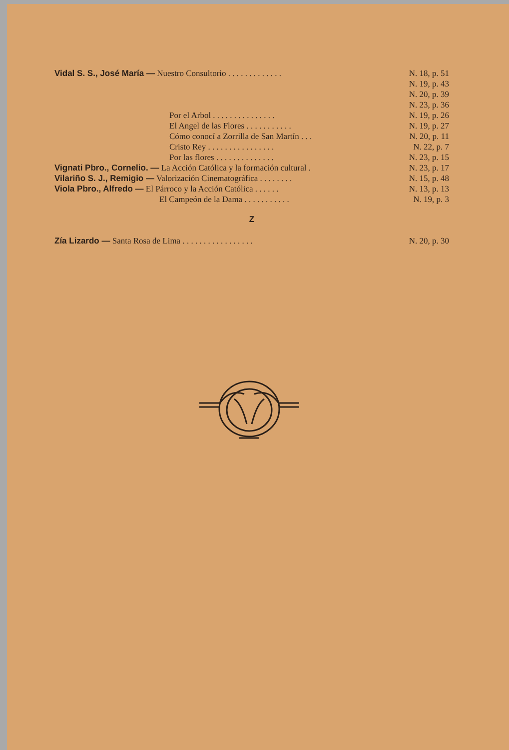Vidal S. S., José María — Nuestro Consultorio . . . . . . . . . . . . . N. 18, p. 51
N. 19, p. 43
N. 20, p. 39
N. 23, p. 36
Por el Arbol . . . . . . . . . . . . . . . N. 19, p. 26
El Angel de las Flores . . . . . . . . . . . N. 19, p. 27
Cómo conocí a Zorrilla de San Martín . . . N. 20, p. 11
Cristo Rey . . . . . . . . . . . . . . . . N. 22, p. 7
Por las flores . . . . . . . . . . . . . . N. 23, p. 15
Vignati Pbro., Cornelio. — La Acción Católica y la formación cultural . N. 23, p. 17
Vilariño S. J., Remigio — Valorización Cinematográfica . . . . . . . . N. 15, p. 48
Viola Pbro., Alfredo — El Párroco y la Acción Católica . . . . . . N. 13, p. 13
El Campeón de la Dama . . . . . . . . . . . N. 19, p. 3
Z
Zía Lizardo — Santa Rosa de Lima . . . . . . . . . . . . . . . . . N. 20, p. 30